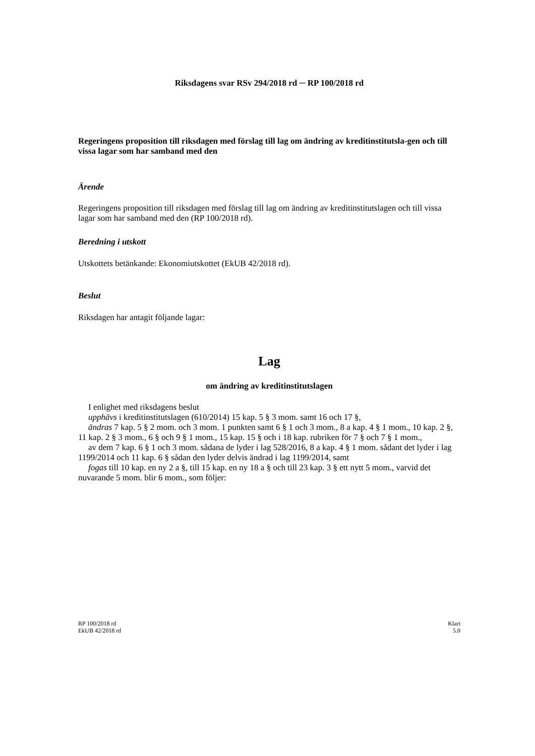Riksdagens svar RSv 294/2018 rd ─ RP 100/2018 rd
Regeringens proposition till riksdagen med förslag till lag om ändring av kreditinstitutsla-gen och till vissa lagar som har samband med den
Ärende
Regeringens proposition till riksdagen med förslag till lag om ändring av kreditinstitutslagen och till vissa lagar som har samband med den (RP 100/2018 rd).
Beredning i utskott
Utskottets betänkande: Ekonomiutskottet (EkUB 42/2018 rd).
Beslut
Riksdagen har antagit följande lagar:
Lag
om ändring av kreditinstitutslagen
I enlighet med riksdagens beslut
upphävs i kreditinstitutslagen (610/2014) 15 kap. 5 § 3 mom. samt 16 och 17 §,
ändras 7 kap. 5 § 2 mom. och 3 mom. 1 punkten samt 6 § 1 och 3 mom., 8 a kap. 4 § 1 mom., 10 kap. 2 §, 11 kap. 2 § 3 mom., 6 § och 9 § 1 mom., 15 kap. 15 § och i 18 kap. rubriken för 7 § och 7 § 1 mom.,
av dem 7 kap. 6 § 1 och 3 mom. sådana de lyder i lag 528/2016, 8 a kap. 4 § 1 mom. sådant det lyder i lag 1199/2014 och 11 kap. 6 § sådan den lyder delvis ändrad i lag 1199/2014, samt
fogas till 10 kap. en ny 2 a §, till 15 kap. en ny 18 a § och till 23 kap. 3 § ett nytt 5 mom., varvid det nuvarande 5 mom. blir 6 mom., som följer:
RP 100/2018 rd
EkUB 42/2018 rd
Klart
5.0